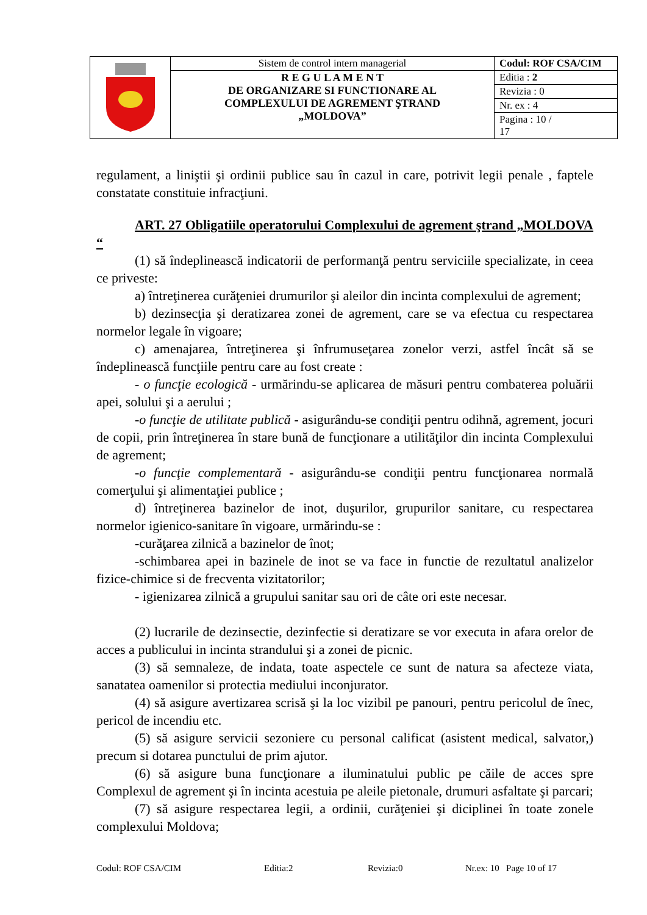| | Sistem de control intern managerial | Codul: ROF CSA/CIM |
| | R E G U L A M E N T DE ORGANIZARE SI FUNCTIONARE AL COMPLEXULUI DE AGREMENT ŞTRAND „MOLDOVA” | Editia : 2 |
| | | Revizia : 0 |
| | | Nr. ex : 4 |
| | | Pagina : 10 / 17 |
regulament, a liniştii şi ordinii publice sau în cazul in care, potrivit legii penale , faptele constatate constituie infracţiuni.
ART. 27 Obligatiile operatorului Complexului de agrement ştrand „MOLDOVA “
(1) să îndeplinească indicatorii de performanţă pentru serviciile specializate, in ceea ce priveste:
a) întreţinerea curăţeniei drumurilor şi aleilor din incinta complexului de agrement;
b) dezinsecţia şi deratizarea zonei de agrement, care se va efectua cu respectarea normelor legale în vigoare;
c) amenajarea, întreţinerea şi înfrumuseţarea zonelor verzi, astfel încât să se îndeplinească funcţiile pentru care au fost create :
- o funcţie ecologică - urmărindu-se aplicarea de măsuri pentru combaterea poluării apei, solului şi a aerului ;
-o funcţie de utilitate publică - asigurându-se condiţii pentru odihnă, agrement, jocuri de copii, prin întreţinerea în stare bună de funcţionare a utilităţilor din incinta Complexului de agrement;
-o funcţie complementară - asigurându-se condiţii pentru funcţionarea normală comerţului şi alimentaţiei publice ;
d) întreţinerea bazinelor de inot, duşurilor, grupurilor sanitare, cu respectarea normelor igienico-sanitare în vigoare, urmărindu-se :
-curăţarea zilnică a bazinelor de înot;
-schimbarea apei in bazinele de inot se va face in functie de rezultatul analizelor fizice-chimice si de frecventa vizitatorilor;
- igienizarea zilnică a grupului sanitar sau ori de câte ori este necesar.
(2) lucrarile de dezinsectie, dezinfectie si deratizare se vor executa in afara orelor de acces a publicului in incinta strandului şi a zonei de picnic.
(3) să semnaleze, de indata, toate aspectele ce sunt de natura sa afecteze viata, sanatatea oamenilor si protectia mediului inconjurator.
(4) să asigure avertizarea scrisă şi la loc vizibil pe panouri, pentru pericolul de înec, pericol de incendiu etc.
(5) să asigure servicii sezoniere cu personal calificat (asistent medical, salvator,) precum si dotarea punctului de prim ajutor.
(6) să asigure buna funcţionare a iluminatului public pe căile de acces spre Complexul de agrement şi în incinta acestuia pe aleile pietonale, drumuri asfaltate şi parcari;
(7) să asigure respectarea legii, a ordinii, curăţeniei şi diciplinei în toate zonele complexului Moldova;
Codul: ROF CSA/CIM Editia:2 Revizia:0 Nr.ex: 10 Page 10 of 17